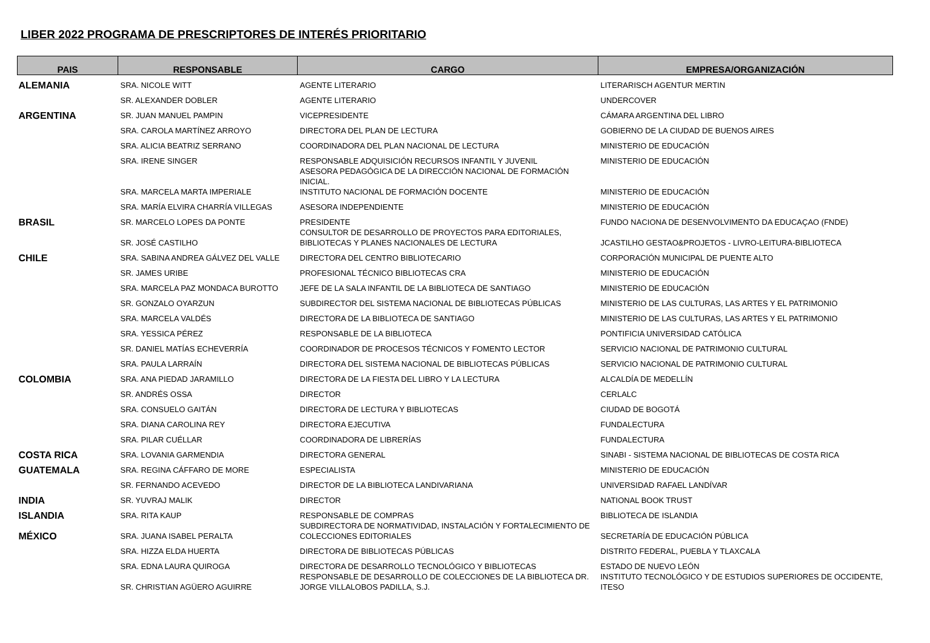LIBER 2022 PROGRAMA DE PRESCRIPTORES DE INTERÉS PRIORITARIO
| PAIS | RESPONSABLE | CARGO | EMPRESA/ORGANIZACIÓN |
| --- | --- | --- | --- |
| ALEMANIA | SRA. NICOLE WITT | AGENTE LITERARIO | LITERARISCH AGENTUR MERTIN |
| | SR. ALEXANDER DOBLER | AGENTE LITERARIO | UNDERCOVER |
| ARGENTINA | SR. JUAN MANUEL PAMPIN | VICEPRESIDENTE | CÁMARA ARGENTINA DEL LIBRO |
| | SRA. CAROLA MARTÍNEZ ARROYO | DIRECTORA DEL PLAN DE LECTURA | GOBIERNO DE LA CIUDAD DE BUENOS AIRES |
| | SRA. ALICIA BEATRIZ SERRANO | COORDINADORA DEL PLAN NACIONAL DE LECTURA | MINISTERIO DE EDUCACIÓN |
| | SRA. IRENE SINGER | RESPONSABLE ADQUISICIÓN RECURSOS INFANTIL Y JUVENIL | MINISTERIO DE EDUCACIÓN |
| | SRA. MARCELA MARTA IMPERIALE | ASESORA PEDAGÓGICA DE LA DIRECCIÓN NACIONAL DE FORMACIÓN INICIAL. INSTITUTO NACIONAL DE FORMACIÓN DOCENTE | MINISTERIO DE EDUCACIÓN |
| | SRA. MARÍA ELVIRA CHARRÍA VILLEGAS | ASESORA INDEPENDIENTE | MINISTERIO DE EDUCACIÓN |
| BRASIL | SR. MARCELO LOPES DA PONTE | PRESIDENTE | FUNDO NACIONA DE DESENVOLVIMENTO DA EDUCAÇAO (FNDE) |
| | SR. JOSÉ CASTILHO | CONSULTOR DE DESARROLLO DE PROYECTOS PARA EDITORIALES, BIBLIOTECAS Y PLANES NACIONALES DE LECTURA | JCASTILHO GESTAO&PROJETOS - LIVRO-LEITURA-BIBLIOTECA |
| CHILE | SRA. SABINA ANDREA GÁLVEZ DEL VALLE | DIRECTORA DEL CENTRO BIBLIOTECARIO | CORPORACIÓN MUNICIPAL DE PUENTE ALTO |
| | SR. JAMES URIBE | PROFESIONAL TÉCNICO BIBLIOTECAS CRA | MINISTERIO DE EDUCACIÓN |
| | SRA. MARCELA PAZ MONDACA BUROTTO | JEFE DE LA SALA INFANTIL DE LA BIBLIOTECA DE SANTIAGO | MINISTERIO DE EDUCACIÓN |
| | SR. GONZALO OYARZUN | SUBDIRECTOR DEL SISTEMA NACIONAL DE BIBLIOTECAS PÚBLICAS | MINISTERIO DE LAS CULTURAS, LAS ARTES Y EL PATRIMONIO |
| | SRA. MARCELA VALDÉS | DIRECTORA DE LA BIBLIOTECA DE SANTIAGO | MINISTERIO DE LAS CULTURAS, LAS ARTES Y EL PATRIMONIO |
| | SRA. YESSICA PÉREZ | RESPONSABLE DE LA BIBLIOTECA | PONTIFICIA UNIVERSIDAD CATÓLICA |
| | SR. DANIEL MATÍAS ECHEVERRÍA | COORDINADOR DE PROCESOS TÉCNICOS Y FOMENTO LECTOR | SERVICIO NACIONAL DE PATRIMONIO CULTURAL |
| | SRA. PAULA LARRAÍN | DIRECTORA DEL SISTEMA NACIONAL DE BIBLIOTECAS PÚBLICAS | SERVICIO NACIONAL DE PATRIMONIO CULTURAL |
| COLOMBIA | SRA. ANA PIEDAD JARAMILLO | DIRECTORA DE LA FIESTA DEL LIBRO Y LA LECTURA | ALCALDÍA DE MEDELLÍN |
| | SR. ANDRÉS OSSA | DIRECTOR | CERLALC |
| | SRA. CONSUELO GAITÁN | DIRECTORA DE LECTURA Y BIBLIOTECAS | CIUDAD DE BOGOTÁ |
| | SRA. DIANA CAROLINA REY | DIRECTORA EJECUTIVA | FUNDALECTURA |
| | SRA. PILAR CUÉLLAR | COORDINADORA DE LIBRERÍAS | FUNDALECTURA |
| COSTA RICA | SRA. LOVANIA GARMENDIA | DIRECTORA GENERAL | SINABI - SISTEMA NACIONAL DE BIBLIOTECAS DE COSTA RICA |
| GUATEMALA | SRA. REGINA CÁFFARO DE MORE | ESPECIALISTA | MINISTERIO DE EDUCACIÓN |
| | SR. FERNANDO ACEVEDO | DIRECTOR DE LA BIBLIOTECA LANDIVARIANA | UNIVERSIDAD RAFAEL LANDÍVAR |
| INDIA | SR. YUVRAJ MALIK | DIRECTOR | NATIONAL BOOK TRUST |
| ISLANDIA | SRA. RITA KAUP | RESPONSABLE DE COMPRAS | BIBLIOTECA DE ISLANDIA |
| MÉXICO | SRA. JUANA ISABEL PERALTA | SUBDIRECTORA DE NORMATIVIDAD, INSTALACIÓN Y FORTALECIMIENTO DE COLECCIONES EDITORIALES | SECRETARÍA DE EDUCACIÓN PÚBLICA |
| | SRA. HIZZA ELDA HUERTA | DIRECTORA DE BIBLIOTECAS PÚBLICAS | DISTRITO FEDERAL, PUEBLA Y TLAXCALA |
| | SRA. EDNA LAURA QUIROGA | DIRECTORA DE DESARROLLO TECNOLÓGICO Y BIBLIOTECAS | ESTADO DE NUEVO LEÓN |
| | SR. CHRISTIAN AGÜERO AGUIRRE | RESPONSABLE DE DESARROLLO DE COLECCIONES DE LA BIBLIOTECA DR. JORGE VILLALOBOS PADILLA, S.J. | INSTITUTO TECNOLÓGICO Y DE ESTUDIOS SUPERIORES DE OCCIDENTE, ITESO |